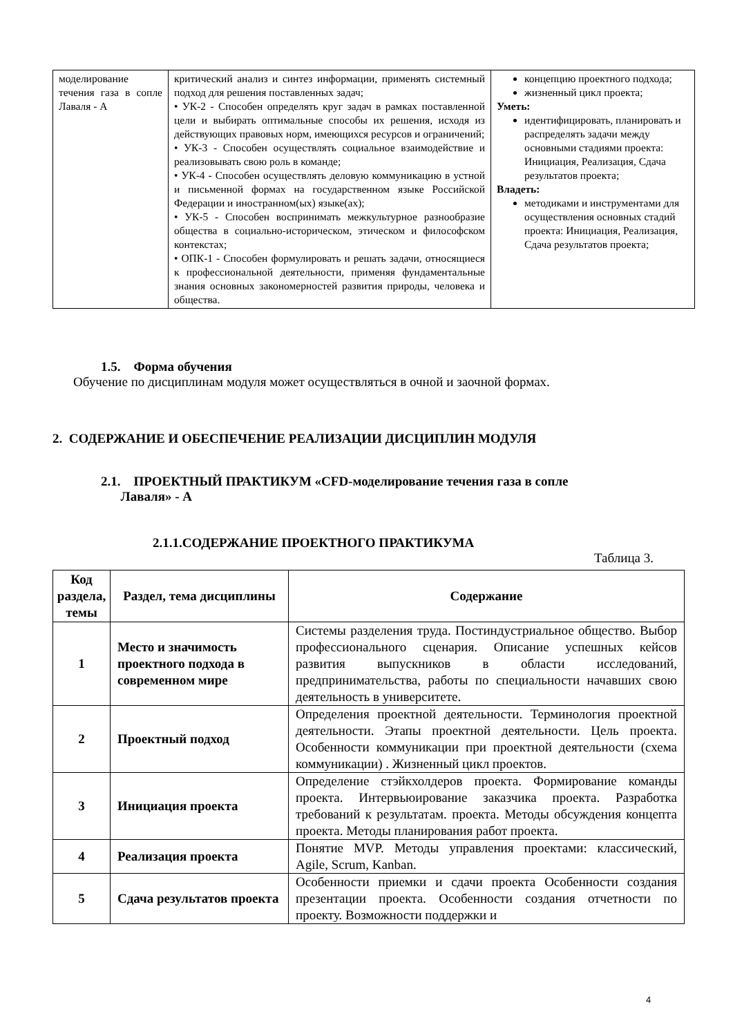| моделирование течения газа в сопле Лаваля - А | критический анализ и синтез информации, применять системный подход для решения поставленных задач; • УК-2 - Способен определять круг задач в рамках поставленной цели и выбирать оптимальные способы их решения, исходя из действующих правовых норм, имеющихся ресурсов и ограничений; • УК-3 - Способен осуществлять социальное взаимодействие и реализовывать свою роль в команде; • УК-4 - Способен осуществлять деловую коммуникацию в устной и письменной формах на государственном языке Российской Федерации и иностранном(ых) языке(ах); • УК-5 - Способен воспринимать межкультурное разнообразие общества в социально-историческом, этическом и философском контекстах; • ОПК-1 - Способен формулировать и решать задачи, относящиеся к профессиональной деятельности, применяя фундаментальные знания основных закономерностей развития природы, человека и общества. | концепцию проектного подхода; жизненный цикл проекта; Уметь: идентифицировать, планировать и распределять задачи между основными стадиями проекта: Инициация, Реализация, Сдача результатов проекта; Владеть: методиками и инструментами для осуществления основных стадий проекта: Инициация, Реализация, Сдача результатов проекта; |
1.5. Форма обучения
Обучение по дисциплинам модуля может осуществляться в очной и заочной формах.
2. СОДЕРЖАНИЕ И ОБЕСПЕЧЕНИЕ РЕАЛИЗАЦИИ ДИСЦИПЛИН МОДУЛЯ
2.1. ПРОЕКТНЫЙ ПРАКТИКУМ «CFD-моделирование течения газа в сопле
Лаваля» - А
2.1.1.СОДЕРЖАНИЕ ПРОЕКТНОГО ПРАКТИКУМА
Таблица 3.
| Код раздела, темы | Раздел, тема дисциплины | Содержание |
| --- | --- | --- |
| 1 | Место и значимость проектного подхода в современном мире | Системы разделения труда. Постиндустриальное общество. Выбор профессионального сценария. Описание успешных кейсов развития выпускников в области исследований, предпринимательства, работы по специальности начавших свою деятельность в университете. |
| 2 | Проектный подход | Определения проектной деятельности. Терминология проектной деятельности. Этапы проектной деятельности. Цель проекта. Особенности коммуникации при проектной деятельности (схема коммуникации) . Жизненный цикл проектов. |
| 3 | Инициация проекта | Определение стэйкхолдеров проекта. Формирование команды проекта. Интервьюирование заказчика проекта. Разработка требований к результатам. проекта. Методы обсуждения концепта проекта. Методы планирования работ проекта. |
| 4 | Реализация проекта | Понятие MVP. Методы управления проектами: классический, Agile, Scrum, Kanban. |
| 5 | Сдача результатов проекта | Особенности приемки и сдачи проекта Особенности создания презентации проекта. Особенности создания отчетности по проекту. Возможности поддержки и |
4